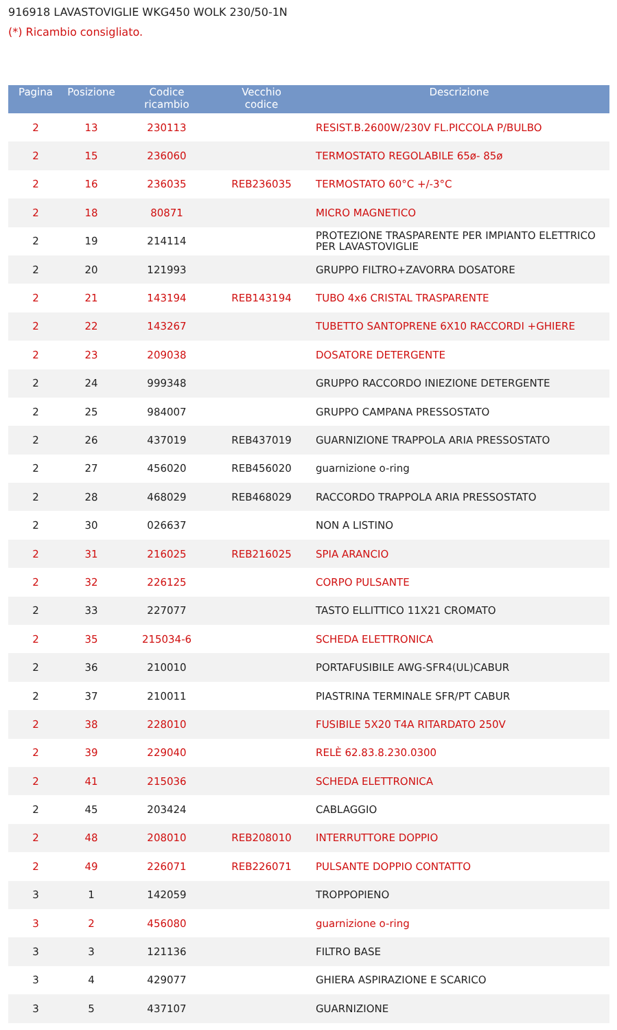916918 LAVASTOVIGLIE WKG450 WOLK 230/50-1N
(*) Ricambio consigliato.
| Pagina | Posizione | Codice ricambio | Vecchio codice | Descrizione |
| --- | --- | --- | --- | --- |
| 2 | 13 | 230113 | | RESIST.B.2600W/230V FL.PICCOLA P/BULBO |
| 2 | 15 | 236060 | | TERMOSTATO REGOLABILE 65ø- 85ø |
| 2 | 16 | 236035 | REB236035 | TERMOSTATO 60°C +/-3°C |
| 2 | 18 | 80871 | | MICRO MAGNETICO |
| 2 | 19 | 214114 | | PROTEZIONE TRASPARENTE PER IMPIANTO ELETTRICO PER LAVASTOVIGLIE |
| 2 | 20 | 121993 | | GRUPPO FILTRO+ZAVORRA DOSATORE |
| 2 | 21 | 143194 | REB143194 | TUBO 4x6 CRISTAL TRASPARENTE |
| 2 | 22 | 143267 | | TUBETTO SANTOPRENE 6X10 RACCORDI +GHIERE |
| 2 | 23 | 209038 | | DOSATORE DETERGENTE |
| 2 | 24 | 999348 | | GRUPPO RACCORDO INIEZIONE DETERGENTE |
| 2 | 25 | 984007 | | GRUPPO CAMPANA PRESSOSTATO |
| 2 | 26 | 437019 | REB437019 | GUARNIZIONE TRAPPOLA ARIA PRESSOSTATO |
| 2 | 27 | 456020 | REB456020 | guarnizione o-ring |
| 2 | 28 | 468029 | REB468029 | RACCORDO TRAPPOLA ARIA PRESSOSTATO |
| 2 | 30 | 026637 | | NON A LISTINO |
| 2 | 31 | 216025 | REB216025 | SPIA ARANCIO |
| 2 | 32 | 226125 | | CORPO PULSANTE |
| 2 | 33 | 227077 | | TASTO ELLITTICO 11X21 CROMATO |
| 2 | 35 | 215034-6 | | SCHEDA ELETTRONICA |
| 2 | 36 | 210010 | | PORTAFUSIBILE AWG-SFR4(UL)CABUR |
| 2 | 37 | 210011 | | PIASTRINA TERMINALE SFR/PT CABUR |
| 2 | 38 | 228010 | | FUSIBILE 5X20 T4A RITARDATO 250V |
| 2 | 39 | 229040 | | RELÈ 62.83.8.230.0300 |
| 2 | 41 | 215036 | | SCHEDA ELETTRONICA |
| 2 | 45 | 203424 | | CABLAGGIO |
| 2 | 48 | 208010 | REB208010 | INTERRUTTORE DOPPIO |
| 2 | 49 | 226071 | REB226071 | PULSANTE DOPPIO CONTATTO |
| 3 | 1 | 142059 | | TROPPOPIENO |
| 3 | 2 | 456080 | | guarnizione o-ring |
| 3 | 3 | 121136 | | FILTRO BASE |
| 3 | 4 | 429077 | | GHIERA ASPIRAZIONE E SCARICO |
| 3 | 5 | 437107 | | GUARNIZIONE |